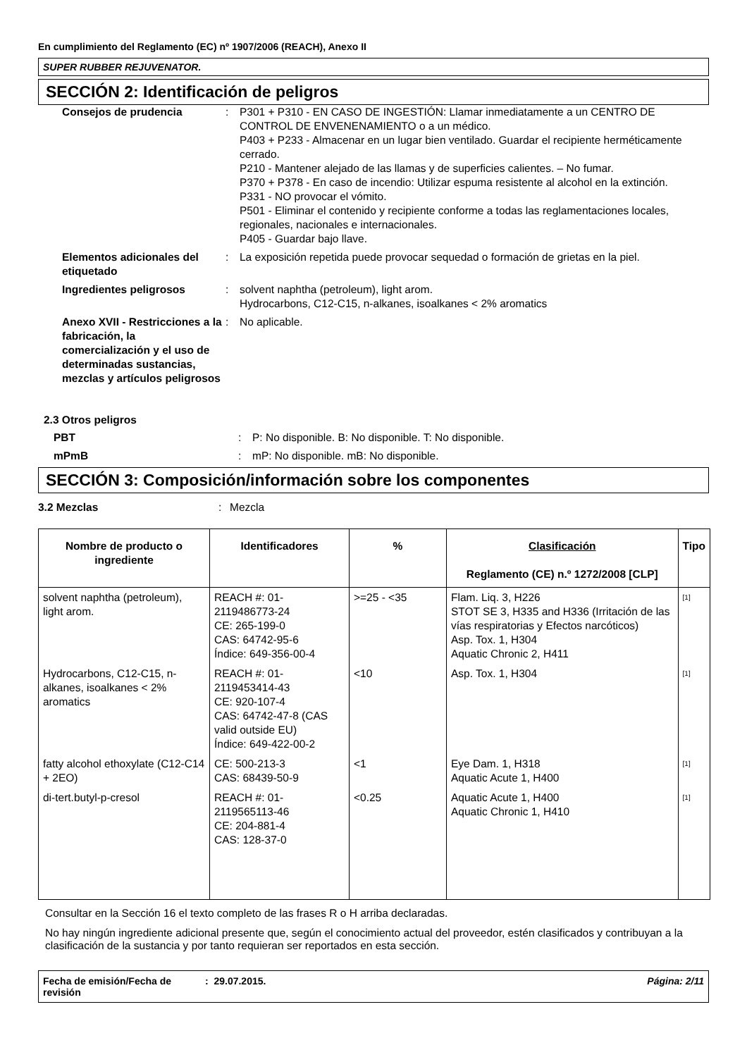En cumplimiento del Reglamento (EC) nº 1907/2006 (REACH), Anexo II
SUPER RUBBER REJUVENATOR.
SECCIÓN 2: Identificación de peligros
Consejos de prudencia
:
P301 + P310 - EN CASO DE INGESTIÓN: Llamar inmediatamente a un CENTRO DE CONTROL DE ENVENENAMIENTO o a un médico.
P403 + P233 - Almacenar en un lugar bien ventilado. Guardar el recipiente herméticamente cerrado.
P210 - Mantener alejado de las llamas y de superficies calientes. – No fumar.
P370 + P378 - En caso de incendio: Utilizar espuma resistente al alcohol en la extinción.
P331 - NO provocar el vómito.
P501 - Eliminar el contenido y recipiente conforme a todas las reglamentaciones locales, regionales, nacionales e internacionales.
P405 - Guardar bajo llave.
Elementos adicionales del etiquetado
:
La exposición repetida puede provocar sequedad o formación de grietas en la piel.
Ingredientes peligrosos
:
solvent naphtha (petroleum), light arom.
Hydrocarbons, C12-C15, n-alkanes, isoalkanes < 2% aromatics
Anexo XVII - Restricciones a la fabricación, la comercialización y el uso de determinadas sustancias, mezclas y artículos peligrosos
:
No aplicable.
2.3 Otros peligros
PBT
:
P: No disponible. B: No disponible. T: No disponible.
mPmB
:
mP: No disponible. mB: No disponible.
SECCIÓN 3: Composición/información sobre los componentes
3.2 Mezclas
:
Mezcla
| Nombre de producto o ingrediente | Identificadores | % | Clasificación Reglamento (CE) n.º 1272/2008 [CLP] | Tipo |
| --- | --- | --- | --- | --- |
| solvent naphtha (petroleum), light arom. | REACH #: 01-2119486773-24 CE: 265-199-0 CAS: 64742-95-6 Índice: 649-356-00-4 | >=25 - <35 | Flam. Liq. 3, H226 STOT SE 3, H335 and H336 (Irritación de las vías respiratorias y Efectos narcóticos) Asp. Tox. 1, H304 Aquatic Chronic 2, H411 | <sup>[1]</sup> |
| Hydrocarbons, C12-C15, n-alkanes, isoalkanes < 2% aromatics | REACH #: 01-2119453414-43 CE: 920-107-4 CAS: 64742-47-8 (CAS valid outside EU) Índice: 649-422-00-2 | <10 | Asp. Tox. 1, H304 | <sup>[1]</sup> |
| fatty alcohol ethoxylate (C12-C14 + 2EO) | CE: 500-213-3 CAS: 68439-50-9 | <1 | Eye Dam. 1, H318 Aquatic Acute 1, H400 | <sup>[1]</sup> |
| di-tert.butyl-p-cresol | REACH #: 01-2119565113-46 CE: 204-881-4 CAS: 128-37-0 | <0.25 | Aquatic Acute 1, H400 Aquatic Chronic 1, H410 | <sup>[1]</sup> |
Consultar en la Sección 16 el texto completo de las frases R o H arriba declaradas.
No hay ningún ingrediente adicional presente que, según el conocimiento actual del proveedor, estén clasificados y contribuyan a la clasificación de la sustancia y por tanto requieran ser reportados en esta sección.
Fecha de emisión/Fecha de revisión
: 29.07.2015.
Página: 2/11